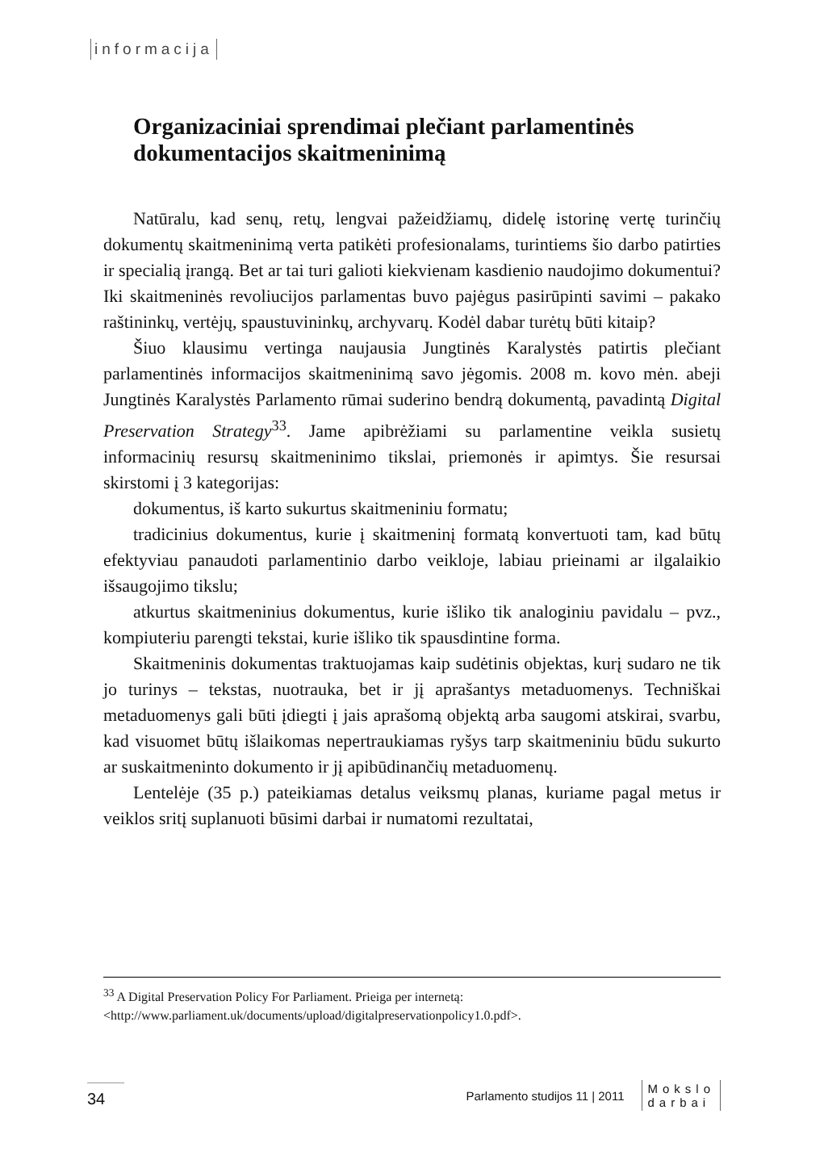informacija
Organizaciniai sprendimai plečiant parlamentinės dokumentacijos skaitmeninimą
Natūralu, kad senų, retų, lengvai pažeidžiamų, didelę istorinę vertę turinčių dokumentų skaitmeninimą verta patikėti profesionalams, turintiems šio darbo patirties ir specialią įrangą. Bet ar tai turi galioti kiekvienam kasdienio naudojimo dokumentui? Iki skaitmeninės revoliucijos parlamentas buvo pajėgus pasirūpinti savimi – pakako raštininkų, vertėjų, spaustuvininkų, archyvarų. Kodėl dabar turėtų būti kitaip?
Šiuo klausimu vertinga naujausia Jungtinės Karalystės patirtis plečiant parlamentinės informacijos skaitmeninimą savo jėgomis. 2008 m. kovo mėn. abeji Jungtinės Karalystės Parlamento rūmai suderino bendrą dokumentą, pavadintą Digital Preservation Strategy<sup>33</sup>. Jame apibrėžiami su parlamentine veikla susietų informacinių resursų skaitmeninimo tikslai, priemonės ir apimtys. Šie resursai skirstomi į 3 kategorijas:
dokumentus, iš karto sukurtus skaitmeniniu formatu;
tradicinius dokumentus, kurie į skaitmeninį formatą konvertuoti tam, kad būtų efektyviau panaudoti parlamentinio darbo veikloje, labiau prieinami ar ilgalaikio išsaugojimo tikslu;
atkurtus skaitmeninius dokumentus, kurie išliko tik analoginiu pavidalu – pvz., kompiuteriu parengti tekstai, kurie išliko tik spausdintine forma.
Skaitmeninis dokumentas traktuojamas kaip sudėtinis objektas, kurį sudaro ne tik jo turinys – tekstas, nuotrauka, bet ir jį aprašantys metaduomenys. Techniškai metaduomenys gali būti įdiegti į jais aprašomą objektą arba saugomi atskirai, svarbu, kad visuomet būtų išlaikomas nepertraukiamas ryšys tarp skaitmeniniu būdu sukurto ar suskaitmeninto dokumento ir jį apibūdinančių metaduomenų.
Lentelėje (35 p.) pateikiamas detalus veiksmų planas, kuriame pagal metus ir veiklos sritį suplanuoti būsimi darbai ir numatomi rezultatai,
<sup>33</sup> A Digital Preservation Policy For Parliament. Prieiga per internetą: <http://www.parliament.uk/documents/upload/digitalpreservationpolicy1.0.pdf>.
34
Parlamento studijos 11 | 2011 Mokslo
darbai